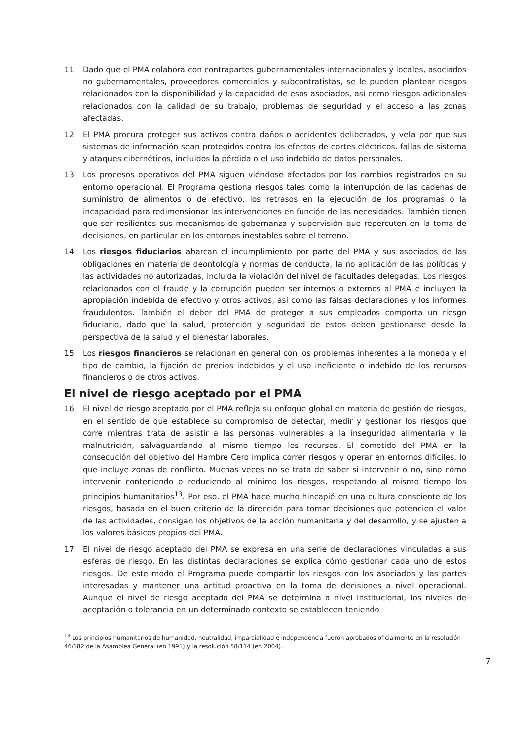11. Dado que el PMA colabora con contrapartes gubernamentales internacionales y locales, asociados no gubernamentales, proveedores comerciales y subcontratistas, se le pueden plantear riesgos relacionados con la disponibilidad y la capacidad de esos asociados, así como riesgos adicionales relacionados con la calidad de su trabajo, problemas de seguridad y el acceso a las zonas afectadas.
12. El PMA procura proteger sus activos contra daños o accidentes deliberados, y vela por que sus sistemas de información sean protegidos contra los efectos de cortes eléctricos, fallas de sistema y ataques cibernéticos, incluidos la pérdida o el uso indebido de datos personales.
13. Los procesos operativos del PMA siguen viéndose afectados por los cambios registrados en su entorno operacional. El Programa gestiona riesgos tales como la interrupción de las cadenas de suministro de alimentos o de efectivo, los retrasos en la ejecución de los programas o la incapacidad para redimensionar las intervenciones en función de las necesidades. También tienen que ser resilientes sus mecanismos de gobernanza y supervisión que repercuten en la toma de decisiones, en particular en los entornos inestables sobre el terreno.
14. Los riesgos fiduciarios abarcan el incumplimiento por parte del PMA y sus asociados de las obligaciones en materia de deontología y normas de conducta, la no aplicación de las políticas y las actividades no autorizadas, incluida la violación del nivel de facultades delegadas. Los riesgos relacionados con el fraude y la corrupción pueden ser internos o externos al PMA e incluyen la apropiación indebida de efectivo y otros activos, así como las falsas declaraciones y los informes fraudulentos. También el deber del PMA de proteger a sus empleados comporta un riesgo fiduciario, dado que la salud, protección y seguridad de estos deben gestionarse desde la perspectiva de la salud y el bienestar laborales.
15. Los riesgos financieros se relacionan en general con los problemas inherentes a la moneda y el tipo de cambio, la fijación de precios indebidos y el uso ineficiente o indebido de los recursos financieros o de otros activos.
El nivel de riesgo aceptado por el PMA
16. El nivel de riesgo aceptado por el PMA refleja su enfoque global en materia de gestión de riesgos, en el sentido de que establece su compromiso de detectar, medir y gestionar los riesgos que corre mientras trata de asistir a las personas vulnerables a la inseguridad alimentaria y la malnutrición, salvaguardando al mismo tiempo los recursos. El cometido del PMA en la consecución del objetivo del Hambre Cero implica correr riesgos y operar en entornos difíciles, lo que incluye zonas de conflicto. Muchas veces no se trata de saber si intervenir o no, sino cómo intervenir conteniendo o reduciendo al mínimo los riesgos, respetando al mismo tiempo los principios humanitarios<sup>13</sup>. Por eso, el PMA hace mucho hincapié en una cultura consciente de los riesgos, basada en el buen criterio de la dirección para tomar decisiones que potencien el valor de las actividades, consigan los objetivos de la acción humanitaria y del desarrollo, y se ajusten a los valores básicos propios del PMA.
17. El nivel de riesgo aceptado del PMA se expresa en una serie de declaraciones vinculadas a sus esferas de riesgo. En las distintas declaraciones se explica cómo gestionar cada uno de estos riesgos. De este modo el Programa puede compartir los riesgos con los asociados y las partes interesadas y mantener una actitud proactiva en la toma de decisiones a nivel operacional. Aunque el nivel de riesgo aceptado del PMA se determina a nivel institucional, los niveles de aceptación o tolerancia en un determinado contexto se establecen teniendo
<sup>13</sup> Los principios humanitarios de humanidad, neutralidad, imparcialidad e independencia fueron aprobados oficialmente en la resolución 46/182 de la Asamblea General (en 1991) y la resolución 58/114 (en 2004).
7